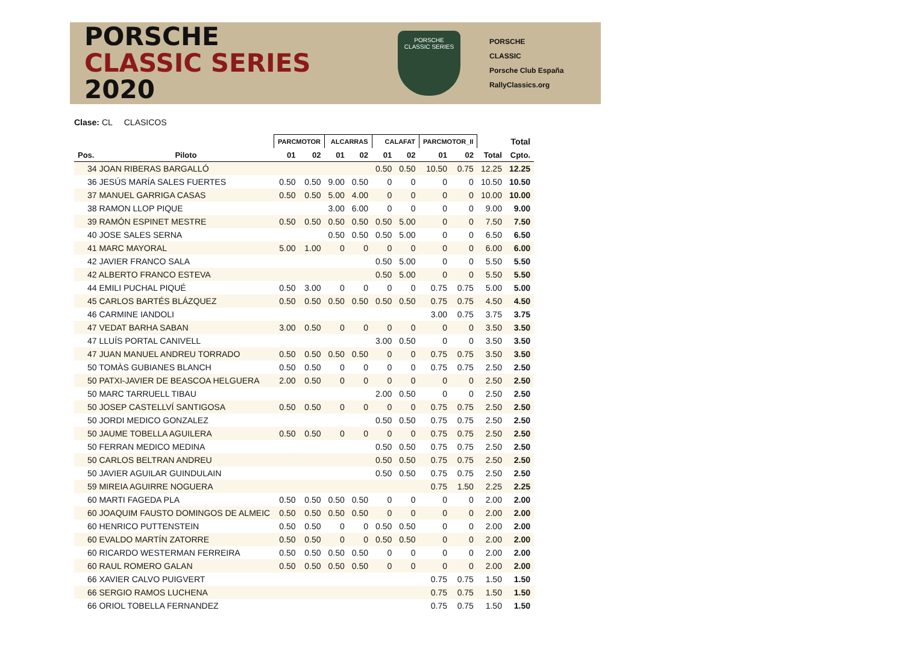PORSCHE
CLASSIC SERIES 2020
PORSCHE
CLASSIC SERIES
PORSCHE
CLASSIC
Porsche Club España
RallyClassics.org
Clase: CL CLASICOS
| | | PARCMOTOR | | ALCARRAS | | CALAFAT | | PARCMOTOR_II | | | Total |
| --- | --- | --- | --- | --- | --- | --- | --- | --- | --- | --- | --- |
| Pos. | Piloto | 01 | 02 | 01 | 02 | 01 | 02 | 01 | 02 | Total | Cpto. |
| 34 JOAN RIBERAS BARGALLÓ | | | | | | 0.50 | 0.50 | 10.50 | 0.75 | 12.25 | 12.25 |
| 36 JESÚS MARÍA SALES FUERTES | | 0.50 | 0.50 | 9.00 | 0.50 | 0 | 0 | 0 | 0 | 10.50 | 10.50 |
| 37 MANUEL GARRIGA CASAS | | 0.50 | 0.50 | 5.00 | 4.00 | 0 | 0 | 0 | 0 | 10.00 | 10.00 |
| 38 RAMON LLOP PIQUE | | | | 3.00 | 6.00 | 0 | 0 | 0 | 0 | 9.00 | 9.00 |
| 39 RAMÓN ESPINET MESTRE | | 0.50 | 0.50 | 0.50 | 0.50 | 0.50 | 5.00 | 0 | 0 | 7.50 | 7.50 |
| 40 JOSE SALES SERNA | | | | 0.50 | 0.50 | 0.50 | 5.00 | 0 | 0 | 6.50 | 6.50 |
| 41 MARC MAYORAL | | 5.00 | 1.00 | 0 | 0 | 0 | 0 | 0 | 0 | 6.00 | 6.00 |
| 42 JAVIER FRANCO SALA | | | | | | 0.50 | 5.00 | 0 | 0 | 5.50 | 5.50 |
| 42 ALBERTO FRANCO ESTEVA | | | | | | 0.50 | 5.00 | 0 | 0 | 5.50 | 5.50 |
| 44 EMILI PUCHAL PIQUÉ | | 0.50 | 3.00 | 0 | 0 | 0 | 0 | 0.75 | 0.75 | 5.00 | 5.00 |
| 45 CARLOS BARTÉS BLÁZQUEZ | | 0.50 | 0.50 | 0.50 | 0.50 | 0.50 | 0.50 | 0.75 | 0.75 | 4.50 | 4.50 |
| 46 CARMINE IANDOLI | | | | | | | | 3.00 | 0.75 | 3.75 | 3.75 |
| 47 VEDAT BARHA SABAN | | 3.00 | 0.50 | 0 | 0 | 0 | 0 | 0 | 0 | 3.50 | 3.50 |
| 47 LLUÍS PORTAL CANIVELL | | | | | | 3.00 | 0.50 | 0 | 0 | 3.50 | 3.50 |
| 47 JUAN MANUEL ANDREU TORRADO | | 0.50 | 0.50 | 0.50 | 0.50 | 0 | 0 | 0.75 | 0.75 | 3.50 | 3.50 |
| 50 TOMÀS GUBIANES BLANCH | | 0.50 | 0.50 | 0 | 0 | 0 | 0 | 0.75 | 0.75 | 2.50 | 2.50 |
| 50 PATXI-JAVIER DE BEASCOA HELGUERA | | 2.00 | 0.50 | 0 | 0 | 0 | 0 | 0 | 0 | 2.50 | 2.50 |
| 50 MARC TARRUELL TIBAU | | | | | | 2.00 | 0.50 | 0 | 0 | 2.50 | 2.50 |
| 50 JOSEP CASTELLVÍ SANTIGOSA | | 0.50 | 0.50 | 0 | 0 | 0 | 0 | 0.75 | 0.75 | 2.50 | 2.50 |
| 50 JORDI MEDICO GONZALEZ | | | | | | 0.50 | 0.50 | 0.75 | 0.75 | 2.50 | 2.50 |
| 50 JAUME TOBELLA AGUILERA | | 0.50 | 0.50 | 0 | 0 | 0 | 0 | 0.75 | 0.75 | 2.50 | 2.50 |
| 50 FERRAN MEDICO MEDINA | | | | | | 0.50 | 0.50 | 0.75 | 0.75 | 2.50 | 2.50 |
| 50 CARLOS BELTRAN ANDREU | | | | | | 0.50 | 0.50 | 0.75 | 0.75 | 2.50 | 2.50 |
| 50 JAVIER AGUILAR GUINDULAIN | | | | | | 0.50 | 0.50 | 0.75 | 0.75 | 2.50 | 2.50 |
| 59 MIREIA AGUIRRE NOGUERA | | | | | | | | 0.75 | 1.50 | 2.25 | 2.25 |
| 60 MARTI FAGEDA PLA | | 0.50 | 0.50 | 0.50 | 0.50 | 0 | 0 | 0 | 0 | 2.00 | 2.00 |
| 60 JOAQUIM FAUSTO DOMINGOS DE ALMEIC | | 0.50 | 0.50 | 0.50 | 0.50 | 0 | 0 | 0 | 0 | 2.00 | 2.00 |
| 60 HENRICO PUTTENSTEIN | | 0.50 | 0.50 | 0 | 0 | 0.50 | 0.50 | 0 | 0 | 2.00 | 2.00 |
| 60 EVALDO MARTÍN ZATORRE | | 0.50 | 0.50 | 0 | 0 | 0.50 | 0.50 | 0 | 0 | 2.00 | 2.00 |
| 60 RICARDO WESTERMAN FERREIRA | | 0.50 | 0.50 | 0.50 | 0.50 | 0 | 0 | 0 | 0 | 2.00 | 2.00 |
| 60 RAUL ROMERO GALAN | | 0.50 | 0.50 | 0.50 | 0.50 | 0 | 0 | 0 | 0 | 2.00 | 2.00 |
| 66 XAVIER CALVO PUIGVERT | | | | | | | | 0.75 | 0.75 | 1.50 | 1.50 |
| 66 SERGIO RAMOS LUCHENA | | | | | | | | 0.75 | 0.75 | 1.50 | 1.50 |
| 66 ORIOL TOBELLA FERNANDEZ | | | | | | | | 0.75 | 0.75 | 1.50 | 1.50 |